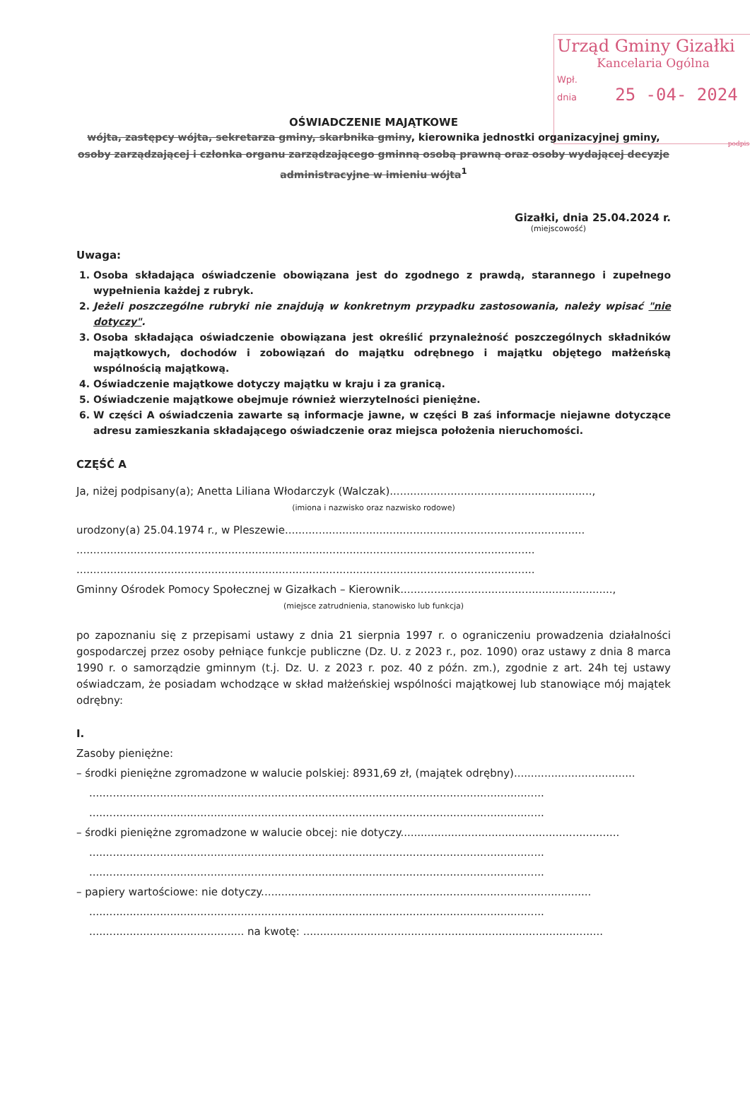Urząd Gminy Gizałki
Kancelaria Ogólna
Wpł.
dnia 25 -04- 2024
podpis
OŚWIADCZENIE MAJĄTKOWE
wójta, zastępcy wójta, sekretarza gminy, skarbnika gminy, kierownika jednostki organizacyjnej gminy,
osoby zarządzającej i członka organu zarządzającego gminną osobą prawną oraz osoby wydającej decyzje administracyjne w imieniu wójta<sup>1</sup>
Gizałki, dnia 25.04.2024 r.
(miejscowość)
Uwaga:
1. Osoba składająca oświadczenie obowiązana jest do zgodnego z prawdą, starannego i zupełnego wypełnienia każdej z rubryk.
2. Jeżeli poszczególne rubryki nie znajdują w konkretnym przypadku zastosowania, należy wpisać "nie dotyczy".
3. Osoba składająca oświadczenie obowiązana jest określić przynależność poszczególnych składników majątkowych, dochodów i zobowiązań do majątku odrębnego i majątku objętego małżeńską wspólnością majątkową.
4. Oświadczenie majątkowe dotyczy majątku w kraju i za granicą.
5. Oświadczenie majątkowe obejmuje również wierzytelności pieniężne.
6. W części A oświadczenia zawarte są informacje jawne, w części B zaś informacje niejawne dotyczące adresu zamieszkania składającego oświadczenie oraz miejsca położenia nieruchomości.
CZĘŚĆ A
Ja, niżej podpisany(a); Anetta Liliana Włodarczyk (Walczak)............................................................,
(imiona i nazwisko oraz nazwisko rodowe)
urodzony(a) 25.04.1974 r., w Pleszewie.........................................................................................
........................................................................................................................................
........................................................................................................................................
Gminny Ośrodek Pomocy Społecznej w Gizałkach – Kierownik...............................................................,
(miejsce zatrudnienia, stanowisko lub funkcja)
po zapoznaniu się z przepisami ustawy z dnia 21 sierpnia 1997 r. o ograniczeniu prowadzenia działalności gospodarczej przez osoby pełniące funkcje publiczne (Dz. U. z 2023 r., poz. 1090) oraz ustawy z dnia 8 marca 1990 r. o samorządzie gminnym (t.j. Dz. U. z 2023 r. poz. 40 z późn. zm.), zgodnie z art. 24h tej ustawy oświadczam, że posiadam wchodzące w skład małżeńskiej wspólności majątkowej lub stanowiące mój majątek odrębny:
I.
Zasoby pieniężne:
– środki pieniężne zgromadzone w walucie polskiej: 8931,69 zł, (majątek odrębny)....................................
.......................................................................................................................................
.......................................................................................................................................
– środki pieniężne zgromadzone w walucie obcej: nie dotyczy.................................................................
.......................................................................................................................................
.......................................................................................................................................
– papiery wartościowe: nie dotyczy..................................................................................................
.......................................................................................................................................
.............................................. na kwotę: .........................................................................................